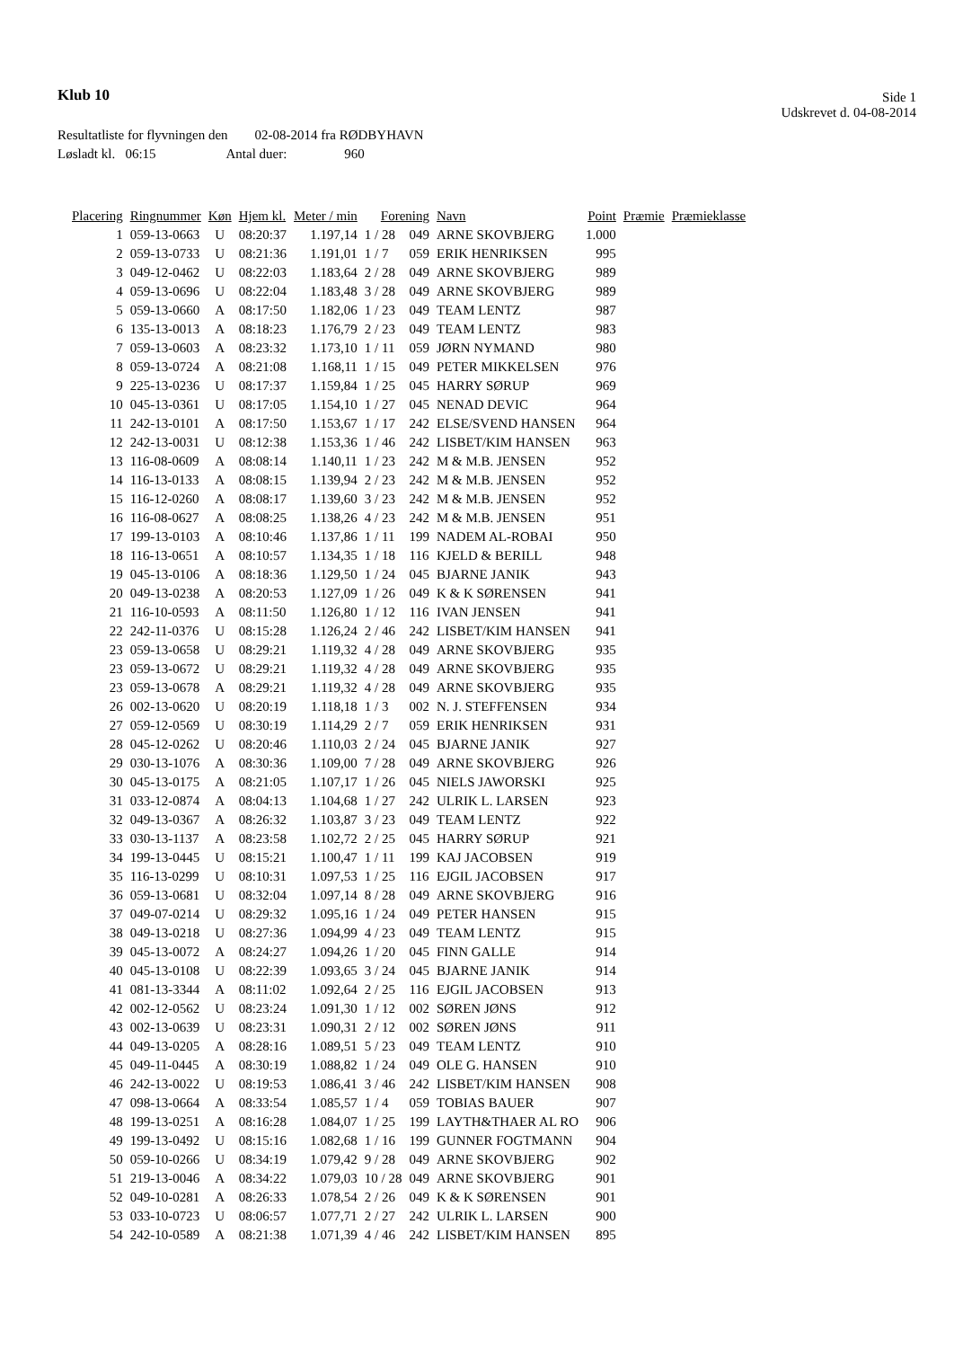Klub 10
Side 1
Udskrevet d. 04-08-2014
Resultatliste for flyvningen den 02-08-2014 fra RØDBYHAVN
Løsladt kl. 06:15 Antal duer: 960
| Placering | Ringnummer | Køn | Hjem kl. | Meter / min | Forening | | Navn | Point | Præmie | Præmieklasse |
| --- | --- | --- | --- | --- | --- | --- | --- | --- | --- | --- |
| 1 | 059-13-0663 | U | 08:20:37 | 1.197,14 | 1 / 28 | 049 | ARNE SKOVBJERG | 1.000 | | |
| 2 | 059-13-0733 | U | 08:21:36 | 1.191,01 | 1 / 7 | 059 | ERIK HENRIKSEN | 995 | | |
| 3 | 049-12-0462 | U | 08:22:03 | 1.183,64 | 2 / 28 | 049 | ARNE SKOVBJERG | 989 | | |
| 4 | 059-13-0696 | U | 08:22:04 | 1.183,48 | 3 / 28 | 049 | ARNE SKOVBJERG | 989 | | |
| 5 | 059-13-0660 | A | 08:17:50 | 1.182,06 | 1 / 23 | 049 | TEAM LENTZ | 987 | | |
| 6 | 135-13-0013 | A | 08:18:23 | 1.176,79 | 2 / 23 | 049 | TEAM LENTZ | 983 | | |
| 7 | 059-13-0603 | A | 08:23:32 | 1.173,10 | 1 / 11 | 059 | JØRN NYMAND | 980 | | |
| 8 | 059-13-0724 | A | 08:21:08 | 1.168,11 | 1 / 15 | 049 | PETER MIKKELSEN | 976 | | |
| 9 | 225-13-0236 | U | 08:17:37 | 1.159,84 | 1 / 25 | 045 | HARRY SØRUP | 969 | | |
| 10 | 045-13-0361 | U | 08:17:05 | 1.154,10 | 1 / 27 | 045 | NENAD DEVIC | 964 | | |
| 11 | 242-13-0101 | A | 08:17:50 | 1.153,67 | 1 / 17 | 242 | ELSE/SVEND HANSEN | 964 | | |
| 12 | 242-13-0031 | U | 08:12:38 | 1.153,36 | 1 / 46 | 242 | LISBET/KIM HANSEN | 963 | | |
| 13 | 116-08-0609 | A | 08:08:14 | 1.140,11 | 1 / 23 | 242 | M & M.B. JENSEN | 952 | | |
| 14 | 116-13-0133 | A | 08:08:15 | 1.139,94 | 2 / 23 | 242 | M & M.B. JENSEN | 952 | | |
| 15 | 116-12-0260 | A | 08:08:17 | 1.139,60 | 3 / 23 | 242 | M & M.B. JENSEN | 952 | | |
| 16 | 116-08-0627 | A | 08:08:25 | 1.138,26 | 4 / 23 | 242 | M & M.B. JENSEN | 951 | | |
| 17 | 199-13-0103 | A | 08:10:46 | 1.137,86 | 1 / 11 | 199 | NADEM AL-ROBAI | 950 | | |
| 18 | 116-13-0651 | A | 08:10:57 | 1.134,35 | 1 / 18 | 116 | KJELD & BERILL | 948 | | |
| 19 | 045-13-0106 | A | 08:18:36 | 1.129,50 | 1 / 24 | 045 | BJARNE JANIK | 943 | | |
| 20 | 049-13-0238 | A | 08:20:53 | 1.127,09 | 1 / 26 | 049 | K & K SØRENSEN | 941 | | |
| 21 | 116-10-0593 | A | 08:11:50 | 1.126,80 | 1 / 12 | 116 | IVAN JENSEN | 941 | | |
| 22 | 242-11-0376 | U | 08:15:28 | 1.126,24 | 2 / 46 | 242 | LISBET/KIM HANSEN | 941 | | |
| 23 | 059-13-0658 | U | 08:29:21 | 1.119,32 | 4 / 28 | 049 | ARNE SKOVBJERG | 935 | | |
| 23 | 059-13-0672 | U | 08:29:21 | 1.119,32 | 4 / 28 | 049 | ARNE SKOVBJERG | 935 | | |
| 23 | 059-13-0678 | A | 08:29:21 | 1.119,32 | 4 / 28 | 049 | ARNE SKOVBJERG | 935 | | |
| 26 | 002-13-0620 | U | 08:20:19 | 1.118,18 | 1 / 3 | 002 | N. J. STEFFENSEN | 934 | | |
| 27 | 059-12-0569 | U | 08:30:19 | 1.114,29 | 2 / 7 | 059 | ERIK HENRIKSEN | 931 | | |
| 28 | 045-12-0262 | U | 08:20:46 | 1.110,03 | 2 / 24 | 045 | BJARNE JANIK | 927 | | |
| 29 | 030-13-1076 | A | 08:30:36 | 1.109,00 | 7 / 28 | 049 | ARNE SKOVBJERG | 926 | | |
| 30 | 045-13-0175 | A | 08:21:05 | 1.107,17 | 1 / 26 | 045 | NIELS JAWORSKI | 925 | | |
| 31 | 033-12-0874 | A | 08:04:13 | 1.104,68 | 1 / 27 | 242 | ULRIK L. LARSEN | 923 | | |
| 32 | 049-13-0367 | A | 08:26:32 | 1.103,87 | 3 / 23 | 049 | TEAM LENTZ | 922 | | |
| 33 | 030-13-1137 | A | 08:23:58 | 1.102,72 | 2 / 25 | 045 | HARRY SØRUP | 921 | | |
| 34 | 199-13-0445 | U | 08:15:21 | 1.100,47 | 1 / 11 | 199 | KAJ JACOBSEN | 919 | | |
| 35 | 116-13-0299 | U | 08:10:31 | 1.097,53 | 1 / 25 | 116 | EJGIL JACOBSEN | 917 | | |
| 36 | 059-13-0681 | U | 08:32:04 | 1.097,14 | 8 / 28 | 049 | ARNE SKOVBJERG | 916 | | |
| 37 | 049-07-0214 | U | 08:29:32 | 1.095,16 | 1 / 24 | 049 | PETER HANSEN | 915 | | |
| 38 | 049-13-0218 | U | 08:27:36 | 1.094,99 | 4 / 23 | 049 | TEAM LENTZ | 915 | | |
| 39 | 045-13-0072 | A | 08:24:27 | 1.094,26 | 1 / 20 | 045 | FINN GALLE | 914 | | |
| 40 | 045-13-0108 | U | 08:22:39 | 1.093,65 | 3 / 24 | 045 | BJARNE JANIK | 914 | | |
| 41 | 081-13-3344 | A | 08:11:02 | 1.092,64 | 2 / 25 | 116 | EJGIL JACOBSEN | 913 | | |
| 42 | 002-12-0562 | U | 08:23:24 | 1.091,30 | 1 / 12 | 002 | SØREN JØNS | 912 | | |
| 43 | 002-13-0639 | U | 08:23:31 | 1.090,31 | 2 / 12 | 002 | SØREN JØNS | 911 | | |
| 44 | 049-13-0205 | A | 08:28:16 | 1.089,51 | 5 / 23 | 049 | TEAM LENTZ | 910 | | |
| 45 | 049-11-0445 | A | 08:30:19 | 1.088,82 | 1 / 24 | 049 | OLE G. HANSEN | 910 | | |
| 46 | 242-13-0022 | U | 08:19:53 | 1.086,41 | 3 / 46 | 242 | LISBET/KIM HANSEN | 908 | | |
| 47 | 098-13-0664 | A | 08:33:54 | 1.085,57 | 1 / 4 | 059 | TOBIAS BAUER | 907 | | |
| 48 | 199-13-0251 | A | 08:16:28 | 1.084,07 | 1 / 25 | 199 | LAYTH&THAER AL RO | 906 | | |
| 49 | 199-13-0492 | U | 08:15:16 | 1.082,68 | 1 / 16 | 199 | GUNNER FOGTMANN | 904 | | |
| 50 | 059-10-0266 | U | 08:34:19 | 1.079,42 | 9 / 28 | 049 | ARNE SKOVBJERG | 902 | | |
| 51 | 219-13-0046 | A | 08:34:22 | 1.079,03 | 10 / 28 | 049 | ARNE SKOVBJERG | 901 | | |
| 52 | 049-10-0281 | A | 08:26:33 | 1.078,54 | 2 / 26 | 049 | K & K SØRENSEN | 901 | | |
| 53 | 033-10-0723 | U | 08:06:57 | 1.077,71 | 2 / 27 | 242 | ULRIK L. LARSEN | 900 | | |
| 54 | 242-10-0589 | A | 08:21:38 | 1.071,39 | 4 / 46 | 242 | LISBET/KIM HANSEN | 895 | | |